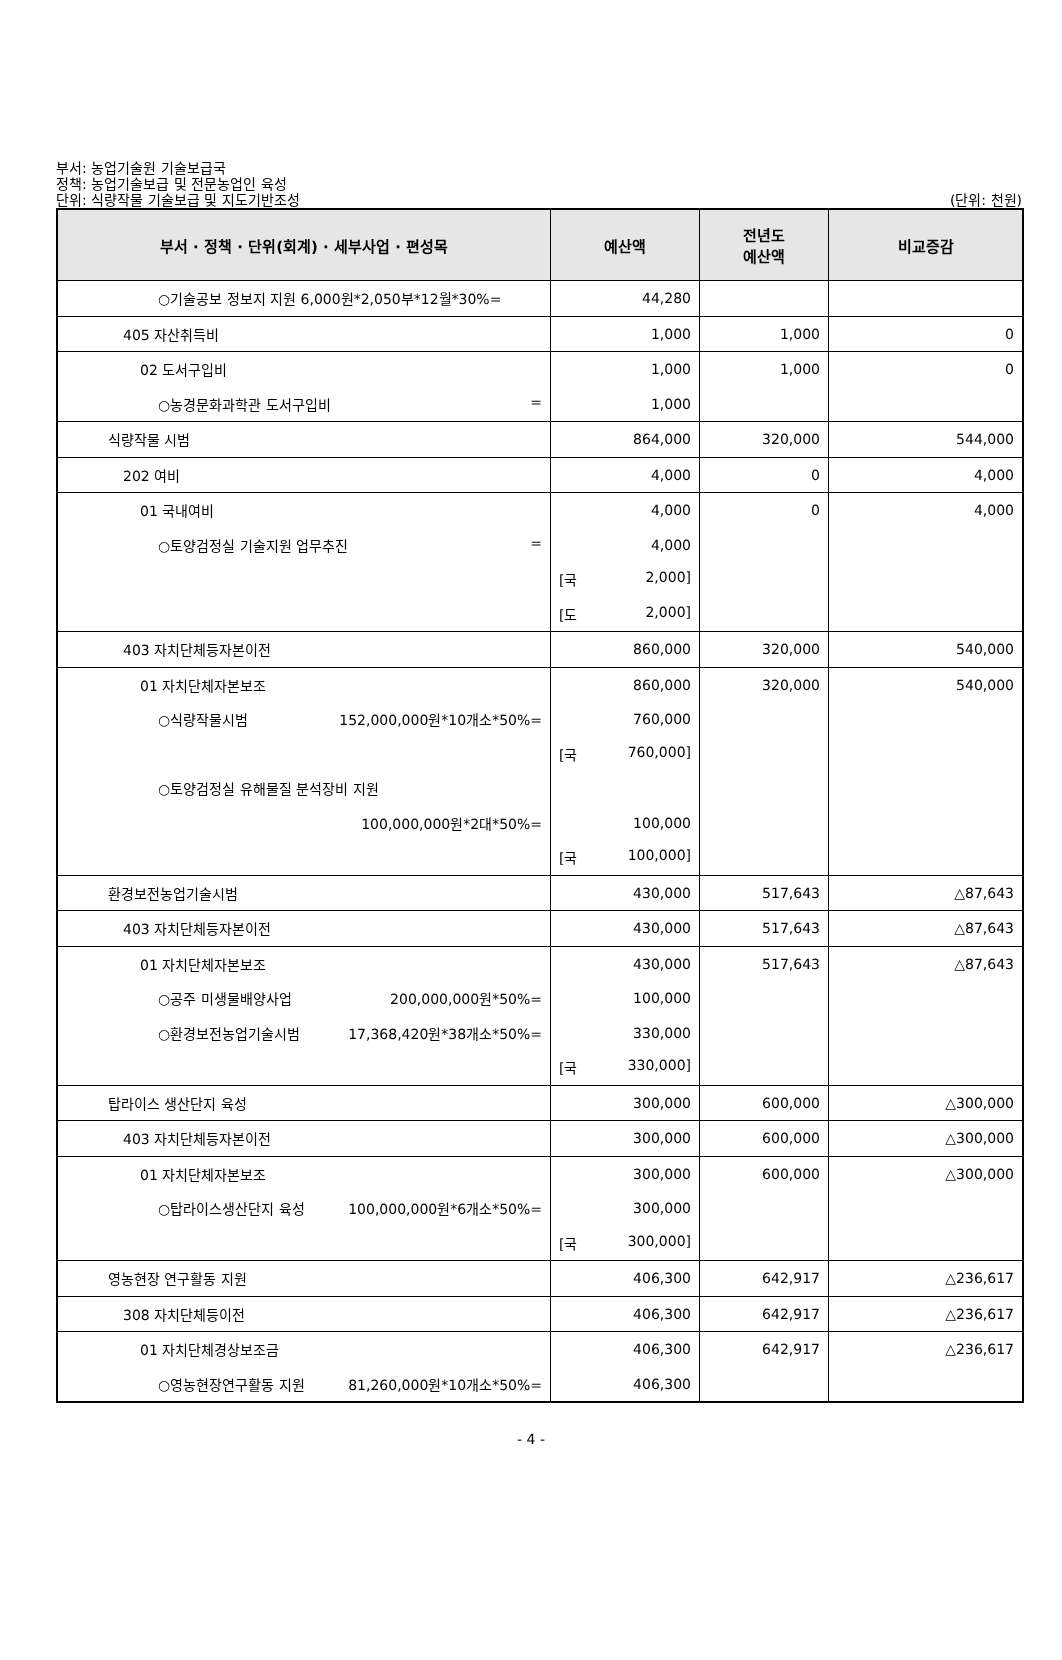부서: 농업기술원 기술보급국
정책: 농업기술보급 및 전문농업인 육성
단위: 식량작물 기술보급 및 지도기반조성
(단위: 천원)
| 부서 · 정책 · 단위(회계) · 세부사업 · 편성목 | 예산액 | 전년도 예산액 | 비교증감 |
| --- | --- | --- | --- |
| ○기술공보 정보지 지원 6,000원*2,050부*12월*30%= | 44,280 | | |
| 405 자산취득비 | 1,000 | 1,000 | 0 |
| 02 도서구입비 | 1,000 | 1,000 | 0 |
| ○농경문화과학관 도서구입비 = | 1,000 | | |
| 식량작물 시범 | 864,000 | 320,000 | 544,000 |
| 202 여비 | 4,000 | 0 | 4,000 |
| 01 국내여비 | 4,000 | 0 | 4,000 |
| ○토양검정실 기술지원 업무추진 = | 4,000 | | |
| | [국 2,000] | | |
| | [도 2,000] | | |
| 403 자치단체등자본이전 | 860,000 | 320,000 | 540,000 |
| 01 자치단체자본보조 | 860,000 | 320,000 | 540,000 |
| ○식량작물시범 152,000,000원*10개소*50%= | 760,000 | | |
| | [국 760,000] | | |
| ○토양검정실 유해물질 분석장비 지원 | | | |
| 100,000,000원*2대*50%= | 100,000 | | |
| | [국 100,000] | | |
| 환경보전농업기술시범 | 430,000 | 517,643 | △87,643 |
| 403 자치단체등자본이전 | 430,000 | 517,643 | △87,643 |
| 01 자치단체자본보조 | 430,000 | 517,643 | △87,643 |
| ○공주 미생물배양사업 200,000,000원*50%= | 100,000 | | |
| ○환경보전농업기술시범 17,368,420원*38개소*50%= | 330,000 | | |
| | [국 330,000] | | |
| 탑라이스 생산단지 육성 | 300,000 | 600,000 | △300,000 |
| 403 자치단체등자본이전 | 300,000 | 600,000 | △300,000 |
| 01 자치단체자본보조 | 300,000 | 600,000 | △300,000 |
| ○탑라이스생산단지 육성 100,000,000원*6개소*50%= | 300,000 | | |
| | [국 300,000] | | |
| 영농현장 연구활동 지원 | 406,300 | 642,917 | △236,617 |
| 308 자치단체등이전 | 406,300 | 642,917 | △236,617 |
| 01 자치단체경상보조금 | 406,300 | 642,917 | △236,617 |
| ○영농현장연구활동 지원 81,260,000원*10개소*50%= | 406,300 | | |
- 4 -